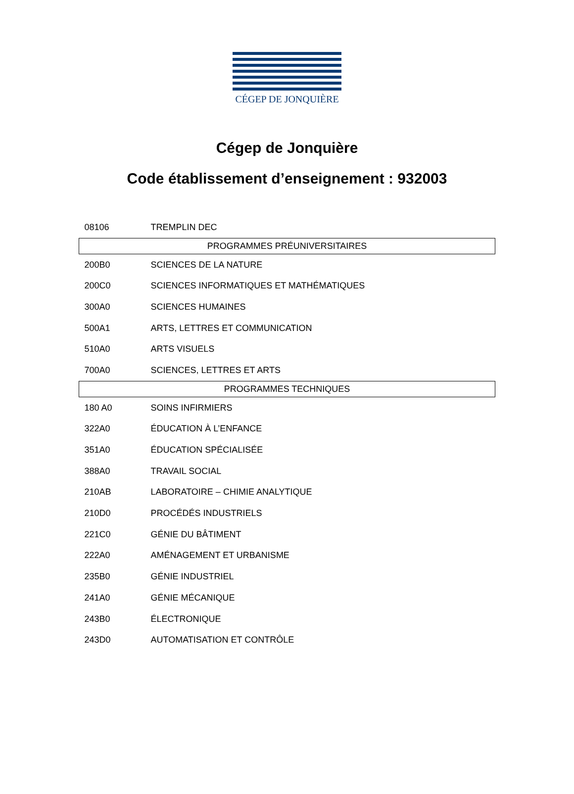CÉGEP DE JONQUIÈRE
Cégep de Jonquière
Code établissement d’enseignement : 932003
| 08106 | TREMPLIN DEC |
| PROGRAMMES PRÉUNIVERSITAIRES | |
| 200B0 | SCIENCES DE LA NATURE |
| 200C0 | SCIENCES INFORMATIQUES ET MATHÉMATIQUES |
| 300A0 | SCIENCES HUMAINES |
| 500A1 | ARTS, LETTRES ET COMMUNICATION |
| 510A0 | ARTS VISUELS |
| 700A0 | SCIENCES, LETTRES ET ARTS |
| PROGRAMMES TECHNIQUES | |
| 180 A0 | SOINS INFIRMIERS |
| 322A0 | ÉDUCATION À L’ENFANCE |
| 351A0 | ÉDUCATION SPÉCIALISÉE |
| 388A0 | TRAVAIL SOCIAL |
| 210AB | LABORATOIRE – CHIMIE ANALYTIQUE |
| 210D0 | PROCÉDÉS INDUSTRIELS |
| 221C0 | GÉNIE DU BÂTIMENT |
| 222A0 | AMÉNAGEMENT ET URBANISME |
| 235B0 | GÉNIE INDUSTRIEL |
| 241A0 | GÉNIE MÉCANIQUE |
| 243B0 | ÉLECTRONIQUE |
| 243D0 | AUTOMATISATION ET CONTRÔLE |